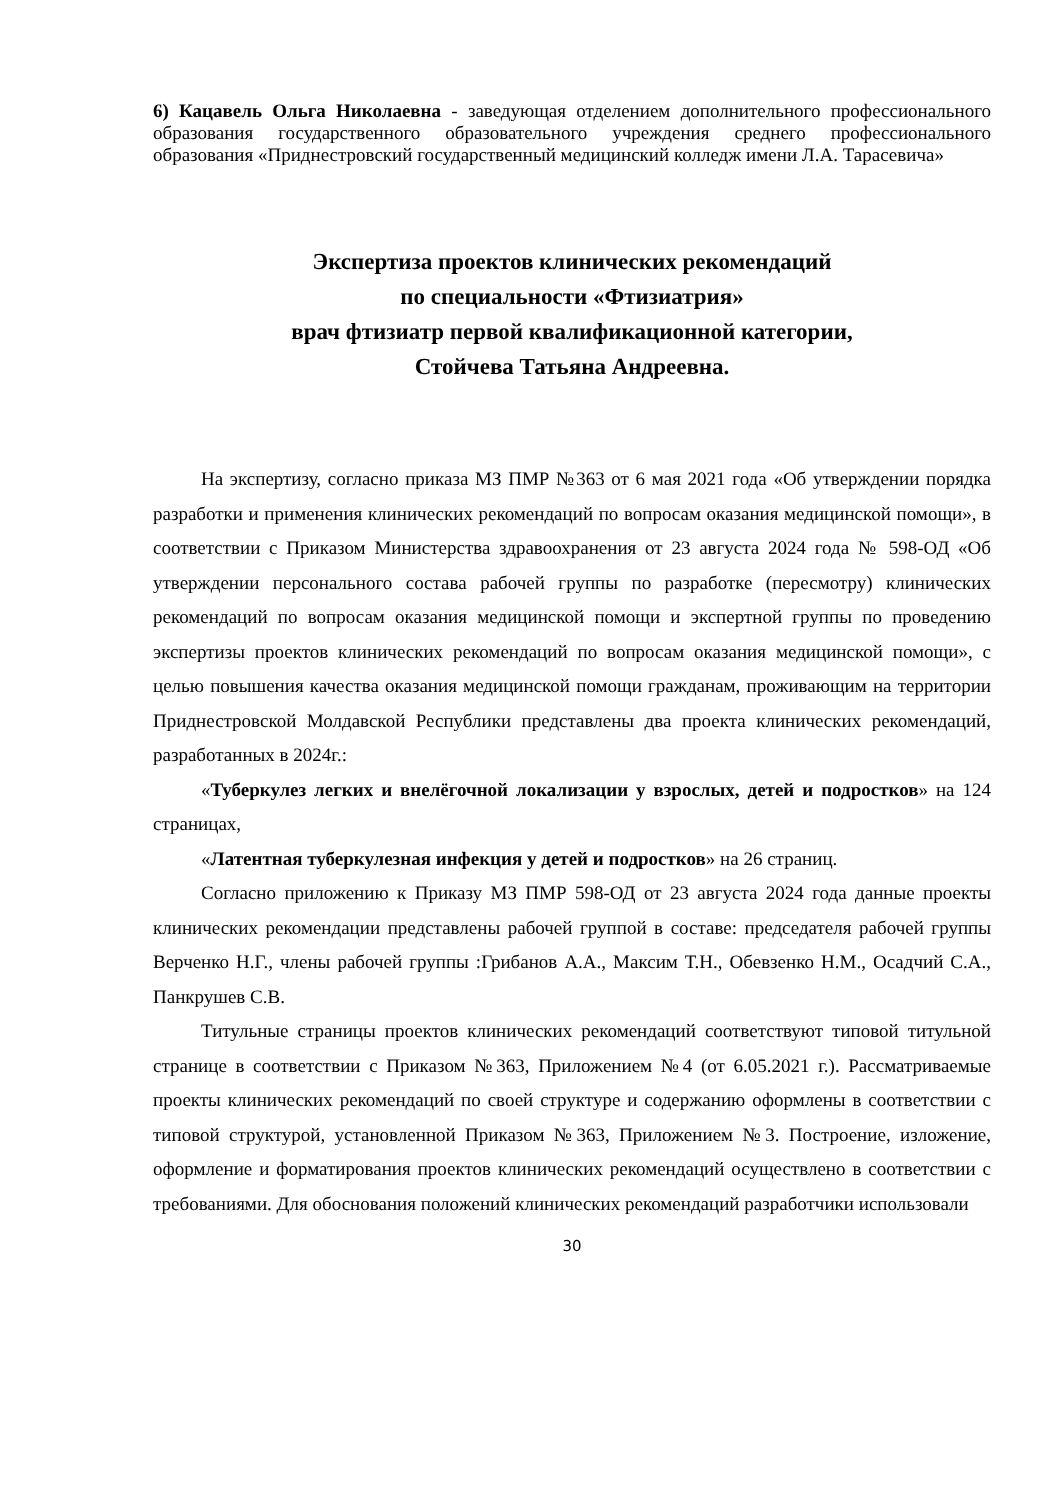6) Кацавель Ольга Николаевна - заведующая отделением дополнительного профессионального образования государственного образовательного учреждения среднего профессионального образования «Приднестровский государственный медицинский колледж имени Л.А. Тарасевича»
Экспертиза проектов клинических рекомендаций
по специальности «Фтизиатрия»
врач фтизиатр первой квалификационной категории,
Стойчева Татьяна Андреевна.
На экспертизу, согласно приказа МЗ ПМР №363 от 6 мая 2021 года «Об утверждении порядка разработки и применения клинических рекомендаций по вопросам оказания медицинской помощи», в соответствии с Приказом Министерства здравоохранения от 23 августа 2024 года № 598-ОД «Об утверждении персонального состава рабочей группы по разработке (пересмотру) клинических рекомендаций по вопросам оказания медицинской помощи и экспертной группы по проведению экспертизы проектов клинических рекомендаций по вопросам оказания медицинской помощи», с целью повышения качества оказания медицинской помощи гражданам, проживающим на территории Приднестровской Молдавской Республики представлены два проекта клинических рекомендаций, разработанных в 2024г.:
«Туберкулез легких и внелёгочной локализации у взрослых, детей и подростков» на 124 страницах,
«Латентная туберкулезная инфекция у детей и подростков» на 26 страниц.
Согласно приложению к Приказу МЗ ПМР 598-ОД от 23 августа 2024 года данные проекты клинических рекомендации представлены рабочей группой в составе: председателя рабочей группы Верченко Н.Г., члены рабочей группы :Грибанов А.А., Максим Т.Н., Обевзенко Н.М., Осадчий С.А., Панкрушев С.В.
Титульные страницы проектов клинических рекомендаций соответствуют типовой титульной странице в соответствии с Приказом №363, Приложением №4 (от 6.05.2021 г.). Рассматриваемые проекты клинических рекомендаций по своей структуре и содержанию оформлены в соответствии с типовой структурой, установленной Приказом №363, Приложением №3. Построение, изложение, оформление и форматирования проектов клинических рекомендаций осуществлено в соответствии с требованиями. Для обоснования положений клинических рекомендаций разработчики использовали
30